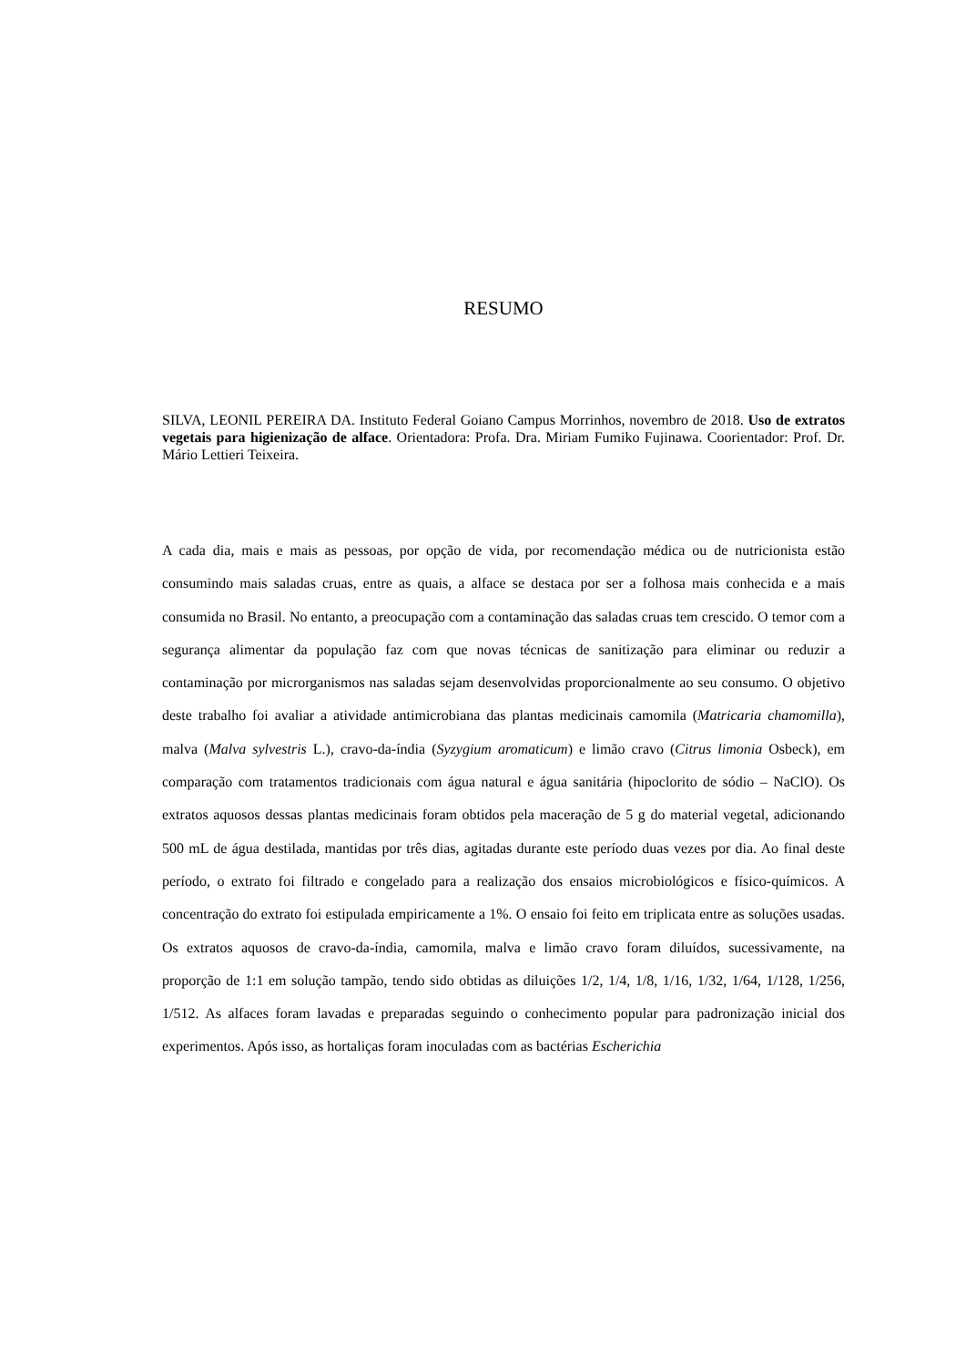RESUMO
SILVA, LEONIL PEREIRA DA. Instituto Federal Goiano Campus Morrinhos, novembro de 2018. Uso de extratos vegetais para higienização de alface. Orientadora: Profa. Dra. Miriam Fumiko Fujinawa. Coorientador: Prof. Dr. Mário Lettieri Teixeira.
A cada dia, mais e mais as pessoas, por opção de vida, por recomendação médica ou de nutricionista estão consumindo mais saladas cruas, entre as quais, a alface se destaca por ser a folhosa mais conhecida e a mais consumida no Brasil. No entanto, a preocupação com a contaminação das saladas cruas tem crescido. O temor com a segurança alimentar da população faz com que novas técnicas de sanitização para eliminar ou reduzir a contaminação por microrganismos nas saladas sejam desenvolvidas proporcionalmente ao seu consumo. O objetivo deste trabalho foi avaliar a atividade antimicrobiana das plantas medicinais camomila (Matricaria chamomilla), malva (Malva sylvestris L.), cravo-da-índia (Syzygium aromaticum) e limão cravo (Citrus limonia Osbeck), em comparação com tratamentos tradicionais com água natural e água sanitária (hipoclorito de sódio – NaClO). Os extratos aquosos dessas plantas medicinais foram obtidos pela maceração de 5 g do material vegetal, adicionando 500 mL de água destilada, mantidas por três dias, agitadas durante este período duas vezes por dia. Ao final deste período, o extrato foi filtrado e congelado para a realização dos ensaios microbiológicos e físico-químicos. A concentração do extrato foi estipulada empiricamente a 1%. O ensaio foi feito em triplicata entre as soluções usadas. Os extratos aquosos de cravo-da-índia, camomila, malva e limão cravo foram diluídos, sucessivamente, na proporção de 1:1 em solução tampão, tendo sido obtidas as diluições 1/2, 1/4, 1/8, 1/16, 1/32, 1/64, 1/128, 1/256, 1/512. As alfaces foram lavadas e preparadas seguindo o conhecimento popular para padronização inicial dos experimentos. Após isso, as hortaliças foram inoculadas com as bactérias Escherichia